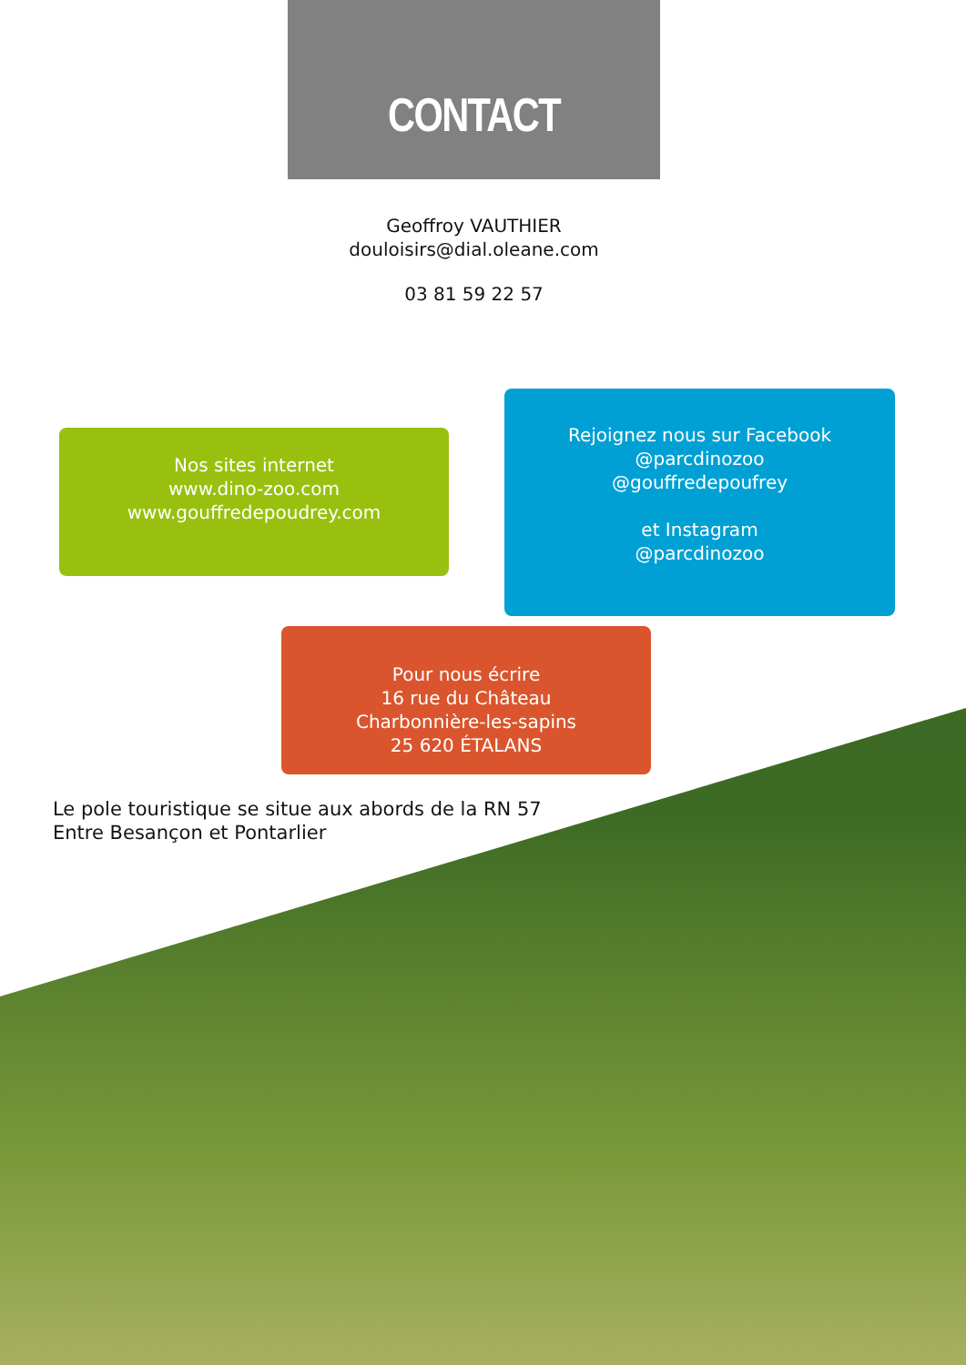CONTACT
Geoffroy VAUTHIER
douloisirs@dial.oleane.com
03 81 59 22 57
Nos sites internet
www.dino-zoo.com
www.gouffredepoudrey.com
Rejoignez nous sur Facebook
@parcdinozoo
@gouffredepoufrey
et Instagram
@parcdinozoo
Pour nous écrire
16 rue du Château
Charbonnière-les-sapins
25 620 ÉTALANS
Le pole touristique se situe aux abords de la RN 57
Entre Besançon et Pontarlier